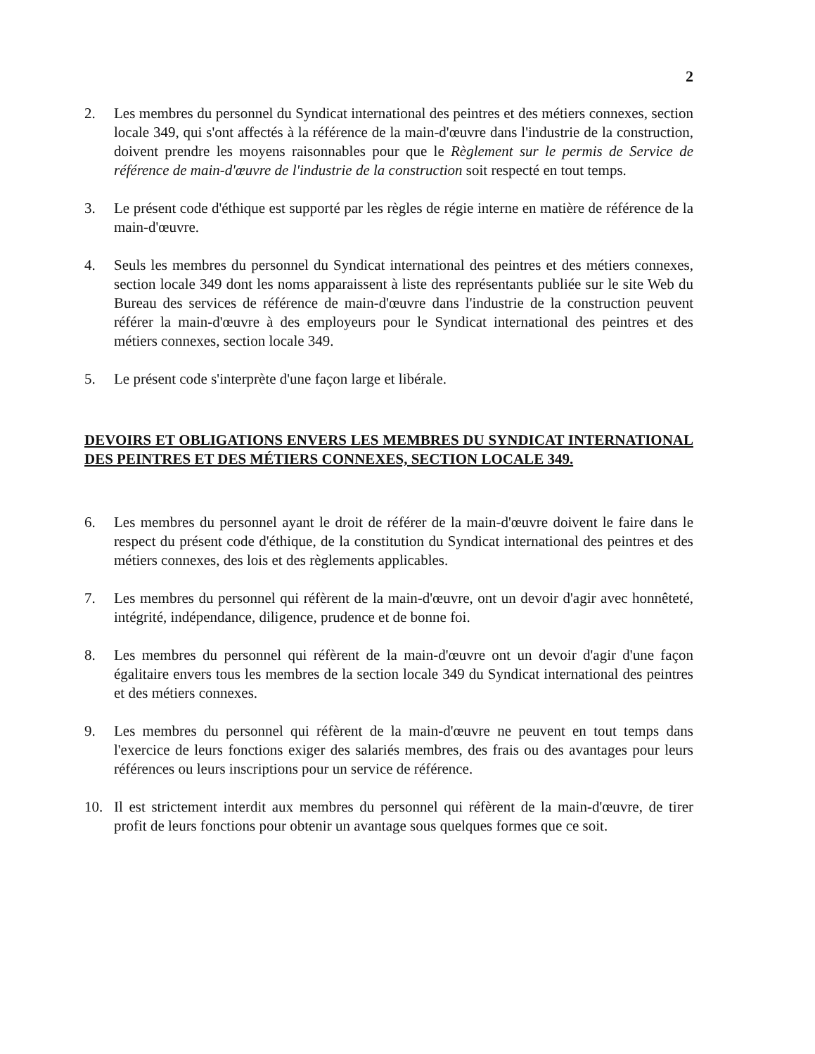2
2. Les membres du personnel du Syndicat international des peintres et des métiers connexes, section locale 349, qui s'ont affectés à la référence de la main-d'œuvre dans l'industrie de la construction, doivent prendre les moyens raisonnables pour que le Règlement sur le permis de Service de référence de main-d'œuvre de l'industrie de la construction soit respecté en tout temps.
3. Le présent code d'éthique est supporté par les règles de régie interne en matière de référence de la main-d'œuvre.
4. Seuls les membres du personnel du Syndicat international des peintres et des métiers connexes, section locale 349 dont les noms apparaissent à liste des représentants publiée sur le site Web du Bureau des services de référence de main-d'œuvre dans l'industrie de la construction peuvent référer la main-d'œuvre à des employeurs pour le Syndicat international des peintres et des métiers connexes, section locale 349.
5. Le présent code s'interprète d'une façon large et libérale.
DEVOIRS ET OBLIGATIONS ENVERS LES MEMBRES DU SYNDICAT INTERNATIONAL DES PEINTRES ET DES MÉTIERS CONNEXES, SECTION LOCALE 349.
6. Les membres du personnel ayant le droit de référer de la main-d'œuvre doivent le faire dans le respect du présent code d'éthique, de la constitution du Syndicat international des peintres et des métiers connexes, des lois et des règlements applicables.
7. Les membres du personnel qui réfèrent de la main-d'œuvre, ont un devoir d'agir avec honnêteté, intégrité, indépendance, diligence, prudence et de bonne foi.
8. Les membres du personnel qui réfèrent de la main-d'œuvre ont un devoir d'agir d'une façon égalitaire envers tous les membres de la section locale 349 du Syndicat international des peintres et des métiers connexes.
9. Les membres du personnel qui réfèrent de la main-d'œuvre ne peuvent en tout temps dans l'exercice de leurs fonctions exiger des salariés membres, des frais ou des avantages pour leurs références ou leurs inscriptions pour un service de référence.
10. Il est strictement interdit aux membres du personnel qui réfèrent de la main-d'œuvre, de tirer profit de leurs fonctions pour obtenir un avantage sous quelques formes que ce soit.